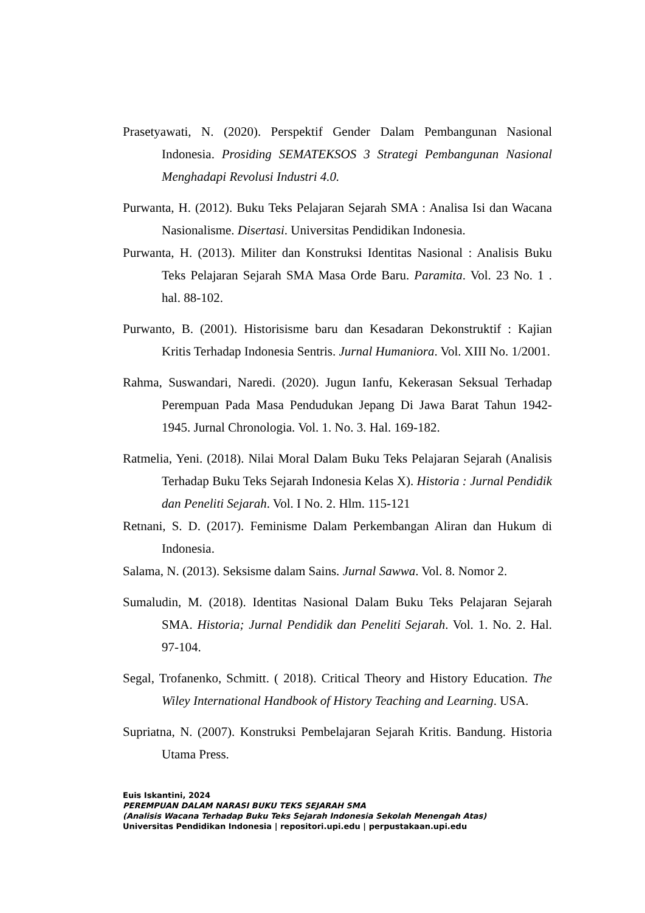Prasetyawati, N. (2020). Perspektif Gender Dalam Pembangunan Nasional Indonesia. Prosiding SEMATEKSOS 3 Strategi Pembangunan Nasional Menghadapi Revolusi Industri 4.0.
Purwanta, H. (2012). Buku Teks Pelajaran Sejarah SMA : Analisa Isi dan Wacana Nasionalisme. Disertasi. Universitas Pendidikan Indonesia.
Purwanta, H. (2013). Militer dan Konstruksi Identitas Nasional : Analisis Buku Teks Pelajaran Sejarah SMA Masa Orde Baru. Paramita. Vol. 23 No. 1 . hal. 88-102.
Purwanto, B. (2001). Historisisme baru dan Kesadaran Dekonstruktif : Kajian Kritis Terhadap Indonesia Sentris. Jurnal Humaniora. Vol. XIII No. 1/2001.
Rahma, Suswandari, Naredi. (2020). Jugun Ianfu, Kekerasan Seksual Terhadap Perempuan Pada Masa Pendudukan Jepang Di Jawa Barat Tahun 1942-1945. Jurnal Chronologia. Vol. 1. No. 3. Hal. 169-182.
Ratmelia, Yeni. (2018). Nilai Moral Dalam Buku Teks Pelajaran Sejarah (Analisis Terhadap Buku Teks Sejarah Indonesia Kelas X). Historia : Jurnal Pendidik dan Peneliti Sejarah. Vol. I No. 2. Hlm. 115-121
Retnani, S. D. (2017). Feminisme Dalam Perkembangan Aliran dan Hukum di Indonesia.
Salama, N. (2013). Seksisme dalam Sains. Jurnal Sawwa. Vol. 8. Nomor 2.
Sumaludin, M. (2018). Identitas Nasional Dalam Buku Teks Pelajaran Sejarah SMA. Historia; Jurnal Pendidik dan Peneliti Sejarah. Vol. 1. No. 2. Hal. 97-104.
Segal, Trofanenko, Schmitt. ( 2018). Critical Theory and History Education. The Wiley International Handbook of History Teaching and Learning. USA.
Supriatna, N. (2007). Konstruksi Pembelajaran Sejarah Kritis. Bandung. Historia Utama Press.
Euis Iskantini, 2024
PEREMPUAN DALAM NARASI BUKU TEKS SEJARAH SMA
(Analisis Wacana Terhadap Buku Teks Sejarah Indonesia Sekolah Menengah Atas)
Universitas Pendidikan Indonesia | repositori.upi.edu | perpustakaan.upi.edu